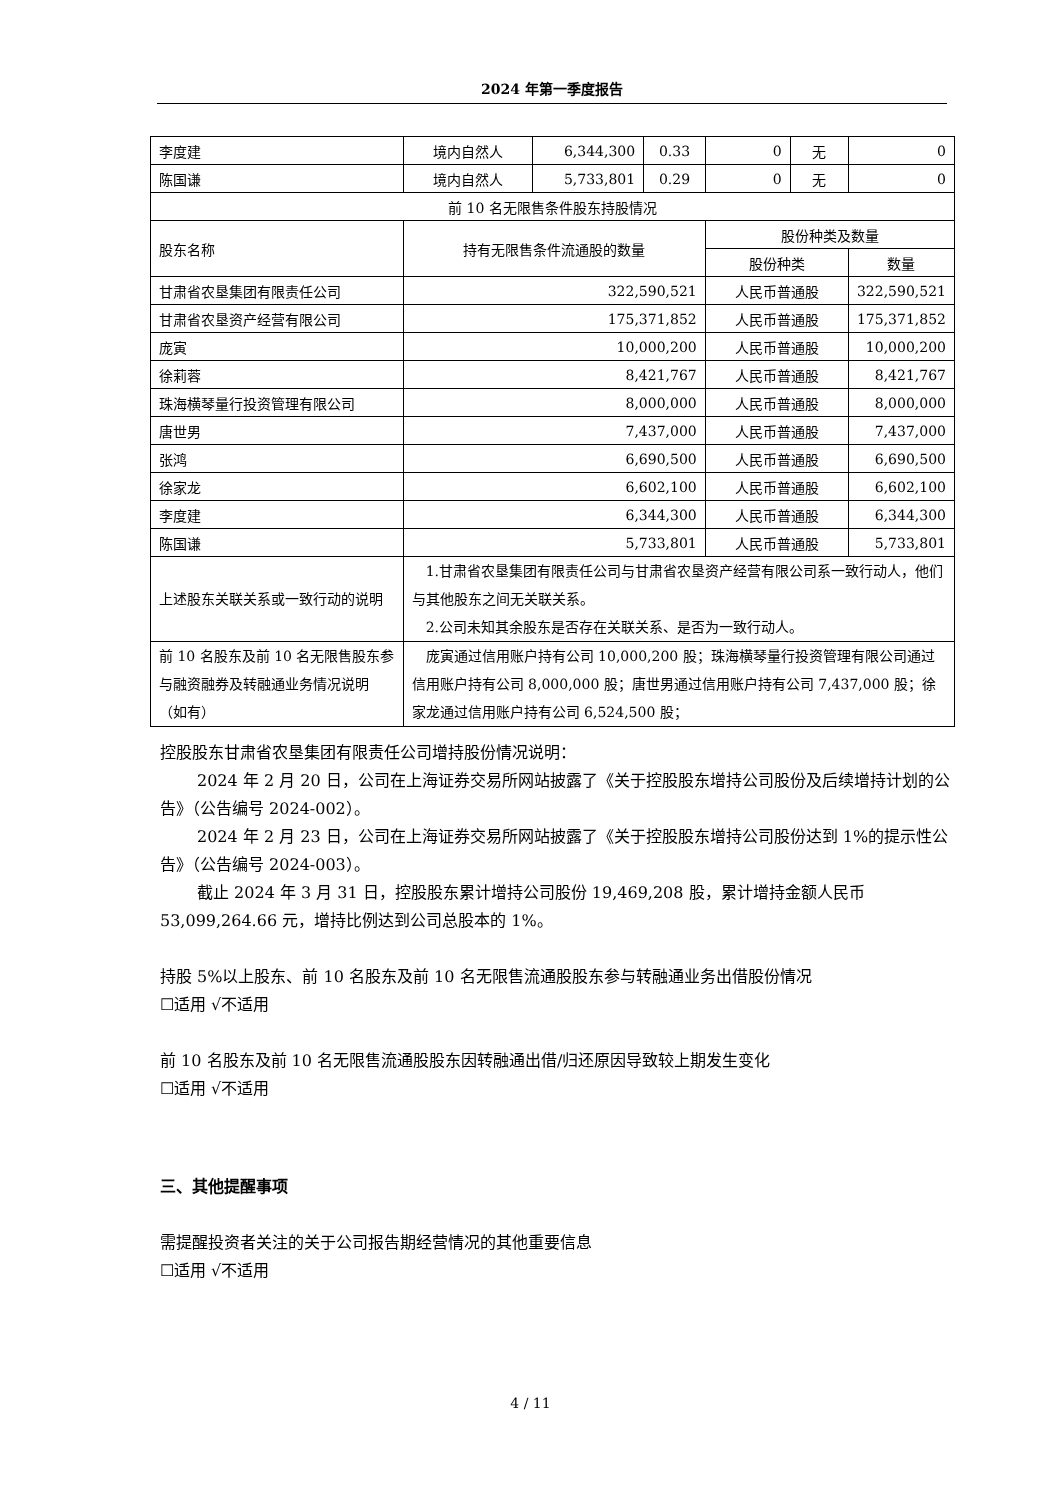2024 年第一季度报告
| 李度建 | 境内自然人 | 6,344,300 | 0.33 | 0 | 无 | 0 |
| 陈国谦 | 境内自然人 | 5,733,801 | 0.29 | 0 | 无 | 0 |
| 前 10 名无限售条件股东持股情况 | | | | | | |
| 股东名称 | 持有无限售条件流通股的数量 | | | 股份种类及数量 | | |
| | | | | 股份种类 | | 数量 |
| 甘肃省农垦集团有限责任公司 | 322,590,521 | | | 人民币普通股 | | 322,590,521 |
| 甘肃省农垦资产经营有限公司 | 175,371,852 | | | 人民币普通股 | | 175,371,852 |
| 庞寅 | 10,000,200 | | | 人民币普通股 | | 10,000,200 |
| 徐莉蓉 | 8,421,767 | | | 人民币普通股 | | 8,421,767 |
| 珠海横琴量行投资管理有限公司 | 8,000,000 | | | 人民币普通股 | | 8,000,000 |
| 唐世男 | 7,437,000 | | | 人民币普通股 | | 7,437,000 |
| 张鸿 | 6,690,500 | | | 人民币普通股 | | 6,690,500 |
| 徐家龙 | 6,602,100 | | | 人民币普通股 | | 6,602,100 |
| 李度建 | 6,344,300 | | | 人民币普通股 | | 6,344,300 |
| 陈国谦 | 5,733,801 | | | 人民币普通股 | | 5,733,801 |
| 上述股东关联关系或一致行动的说明 | 1.甘肃省农垦集团有限责任公司与甘肃省农垦资产经营有限公司系一致行动人，他们与其他股东之间无关联关系。 2.公司未知其余股东是否存在关联关系、是否为一致行动人。 | | | | | |
| 前 10 名股东及前 10 名无限售股东参与融资融券及转融通业务情况说明（如有） | 庞寅通过信用账户持有公司 10,000,200 股；珠海横琴量行投资管理有限公司通过信用账户持有公司 8,000,000 股；唐世男通过信用账户持有公司 7,437,000 股；徐家龙通过信用账户持有公司 6,524,500 股； | | | | | |
控股股东甘肃省农垦集团有限责任公司增持股份情况说明：
2024 年 2 月 20 日，公司在上海证券交易所网站披露了《关于控股股东增持公司股份及后续增持计划的公告》（公告编号 2024-002）。
2024 年 2 月 23 日，公司在上海证券交易所网站披露了《关于控股股东增持公司股份达到 1%的提示性公告》（公告编号 2024-003）。
截止 2024 年 3 月 31 日，控股股东累计增持公司股份 19,469,208 股，累计增持金额人民币 53,099,264.66 元，增持比例达到公司总股本的 1%。
持股 5%以上股东、前 10 名股东及前 10 名无限售流通股股东参与转融通业务出借股份情况
☐适用 √不适用
前 10 名股东及前 10 名无限售流通股股东因转融通出借/归还原因导致较上期发生变化
☐适用 √不适用
三、其他提醒事项
需提醒投资者关注的关于公司报告期经营情况的其他重要信息
☐适用 √不适用
4 / 11